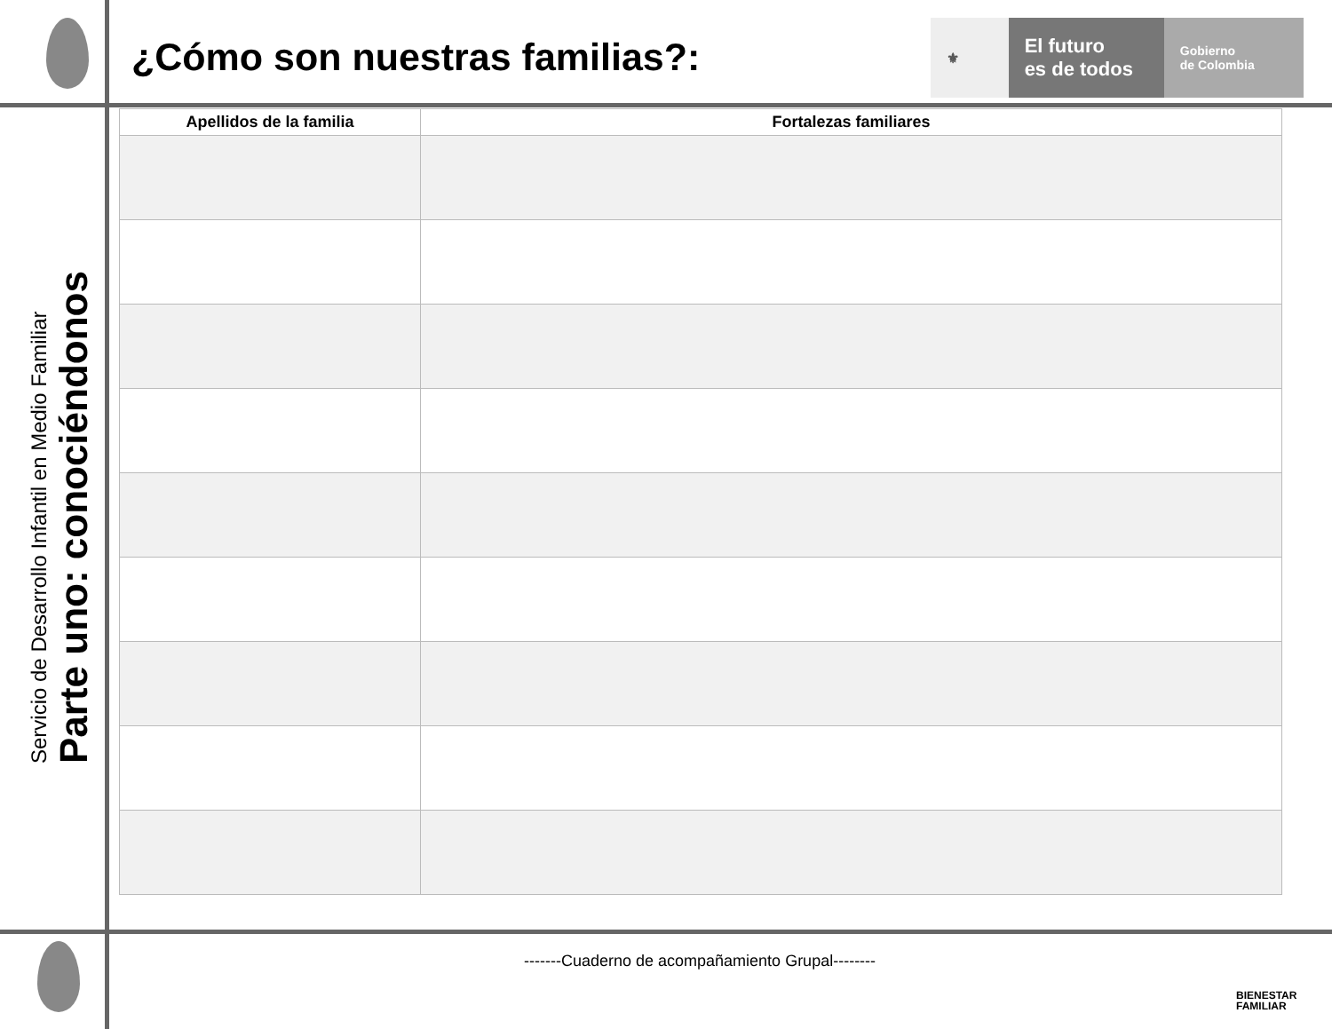¿Cómo son nuestras familias?:
⚜
El futuro
es de todos
Gobierno
de Colombia
Servicio de Desarrollo Infantil en Medio Familiar
Parte uno: conociéndonos
| Apellidos de la familia | Fortalezas familiares |
| --- | --- |
-------Cuaderno de acompañamiento Grupal--------
BIENESTAR
FAMILIAR